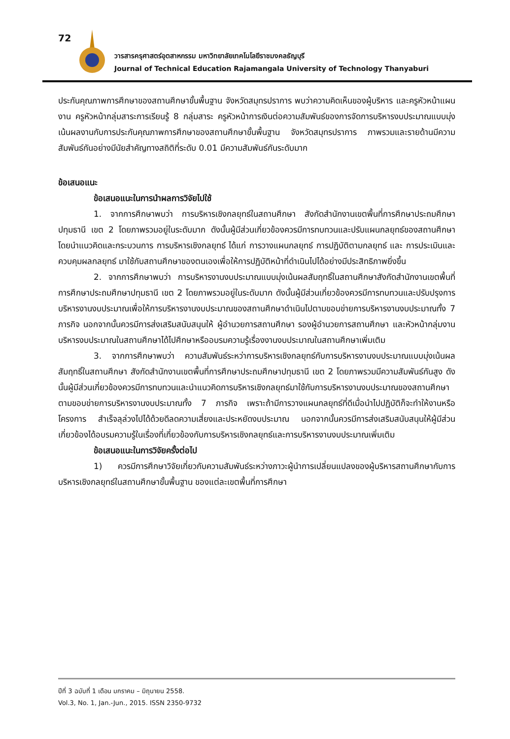72
วารสารครุศาสตร์อุตสาหกรรม มหาวิทยาลัยเทคโนโลยีราชมงคลธัญบุรี
Journal of Technical Education Rajamangala University of Technology Thanyaburi
ประกันคุณภาพการศึกษาของสถานศึกษาขั้นพื้นฐาน จังหวัดสมุทรปราการ พบว่าความคิดเห็นของผู้บริหาร และครูหัวหน้าแผนงาน ครูหัวหน้ากลุ่มสาระการเรียนรู้ 8 กลุ่มสาระ ครูหัวหน้าการเงินต่อความสัมพันธ์ของการจัดการบริหารงบประมาณแบบมุ่งเน้นผลงานกับการประกันคุณภาพการศึกษาของสถานศึกษาขั้นพื้นฐาน จังหวัดสมุทรปราการ ภาพรวมและรายด้านมีความสัมพันธ์กันอย่างมีนัยสำคัญทางสถิติที่ระดับ 0.01 มีความสัมพันธ์กันระดับมาก
ข้อเสนอแนะ
ข้อเสนอแนะในการนำผลการวิจัยไปใช้
1. จากการศึกษาพบว่า การบริหารเชิงกลยุทธ์ในสถานศึกษา สังกัดสำนักงานเขตพื้นที่การศึกษาประถมศึกษาปทุมธานี เขต 2 โดยภาพรวมอยู่ในระดับมาก ดังนั้นผู้มีส่วนเกี่ยวข้องควรมีการทบทวนและปรับแผนกลยุทธ์ของสถานศึกษาโดยนำแนวคิดและกระบวนการ การบริหารเชิงกลยุทธ์ ได้แก่ การวางแผนกลยุทธ์ การปฏิบัติตามกลยุทธ์ และ การประเมินและควบคุมผลกลยุทธ์ มาใช้กับสถานศึกษาของตนเองเพื่อให้การปฏิบัติหน้าที่ดำเนินไปได้อย่างมีประสิทธิภาพยิ่งขึ้น
2. จากการศึกษาพบว่า การบริหารงานงบประมาณแบบมุ่งเน้นผลสัมฤทธิ์ในสถานศึกษาสังกัดสำนักงานเขตพื้นที่การศึกษาประถมศึกษาปทุมธานี เขต 2 โดยภาพรวมอยู่ในระดับมาก ดังนั้นผู้มีส่วนเกี่ยวข้องควรมีการทบทวนและปรับปรุงการบริหารงานงบประมาณเพื่อให้การบริหารงานงบประมาณของสถานศึกษาดำเนินไปตามขอบข่ายการบริหารงานงบประมาณทั้ง 7 ภารกิจ นอกจากนั้นควรมีการส่งเสริมสนับสนุนให้ ผู้อำนวยการสถานศึกษา รองผู้อำนวยการสถานศึกษา และหัวหน้ากลุ่มงานบริหารงบประมาณในสถานศึกษาได้ไปศึกษาหรืออบรมความรู้เรื่องงานงบประมาณในสถานศึกษาเพิ่มเติม
3. จากการศึกษาพบว่า ความสัมพันธ์ระหว่าการบริหารเชิงกลยุทธ์กับการบริหารงานงบประมาณแบบมุ่งเน้นผลสัมฤทธิ์ในสถานศึกษา สังกัดสำนักงานเขตพื้นที่การศึกษาประถมศึกษาปทุมธานี เขต 2 โดยภาพรวมมีความสัมพันธ์กันสูง ดังนั้นผู้มีส่วนเกี่ยวข้องควรมีการทบทวนและนำแนวคิดการบริหารเชิงกลยุทธ์มาใช้กับการบริหารงานงบประมาณของสถานศึกษาตามขอบข่ายการบริหารงานงบประมาณทั้ง 7 ภารกิจ เพราะถ้ามีการวางแผนกลยุทธ์ที่ดีเมื่อนำไปปฏิบัติก็จะทำให้งานหรือโครงการ สำเร็จลุล่วงไปได้ด้วยดีลดความเสี่ยงและประหยัดงบประมาณ นอกจากนั้นควรมีการส่งเสริมสนับสนุนให้ผู้มีส่วนเกี่ยวข้องได้อบรมความรู้ในเรื่องที่เกี่ยวข้องกับการบริหารเชิงกลยุทธ์และการบริหารงานงบประมาณเพิ่มเติม
ข้อเสนอแนะในการวิจัยครั้งต่อไป
1) ควรมีการศึกษาวิจัยเกี่ยวกับความสัมพันธ์ระหว่างภาวะผู้นำการเปลี่ยนแปลงของผู้บริหารสถานศึกษากับการบริหารเชิงกลยุทธ์ในสถานศึกษาขั้นพื้นฐาน ของแต่ละเขตพื้นที่การศึกษา
ปีที่ 3 ฉบับที่ 1 เดือน มกราคม – มิถุนายน 2558.
Vol.3, No. 1, Jan.-Jun., 2015. ISSN 2350-9732